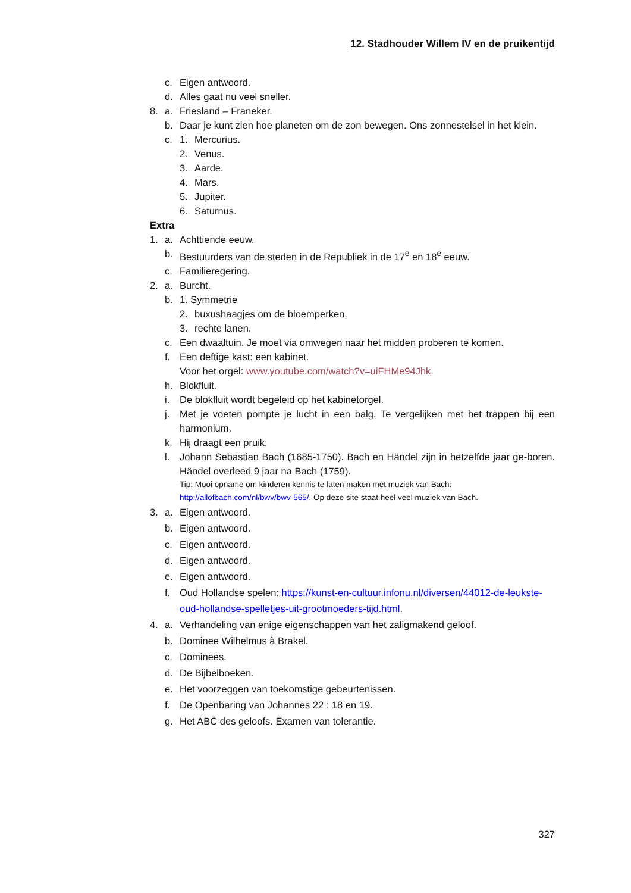12. Stadhouder Willem IV en de pruikentijd
c. Eigen antwoord.
d. Alles gaat nu veel sneller.
8. a. Friesland – Franeker.
b. Daar je kunt zien hoe planeten om de zon bewegen. Ons zonnestelsel in het klein.
c. 1. Mercurius.
2. Venus.
3. Aarde.
4. Mars.
5. Jupiter.
6. Saturnus.
Extra
1. a. Achttiende eeuw.
b. Bestuurders van de steden in de Republiek in de 17<sup>e</sup> en 18<sup>e</sup> eeuw.
c. Familieregering.
2. a. Burcht.
b. 1. Symmetrie
2. buxushaagjes om de bloemperken,
3. rechte lanen.
c. Een dwaaltuin. Je moet via omwegen naar het midden proberen te komen.
f. Een deftige kast: een kabinet.
Voor het orgel: www.youtube.com/watch?v=uiFHMe94Jhk.
h. Blokfluit.
i. De blokfluit wordt begeleid op het kabinetorgel.
j. Met je voeten pompte je lucht in een balg. Te vergelijken met het trappen bij een harmonium.
k. Hij draagt een pruik.
l. Johann Sebastian Bach (1685-1750). Bach en Händel zijn in hetzelfde jaar ge-boren. Händel overleed 9 jaar na Bach (1759).
Tip: Mooi opname om kinderen kennis te laten maken met muziek van Bach:
http://allofbach.com/nl/bwv/bwv-565/. Op deze site staat heel veel muziek van Bach.
3. a. Eigen antwoord.
b. Eigen antwoord.
c. Eigen antwoord.
d. Eigen antwoord.
e. Eigen antwoord.
f. Oud Hollandse spelen: https://kunst-en-cultuur.infonu.nl/diversen/44012-de-leukste-oud-hollandse-spelletjes-uit-grootmoeders-tijd.html.
4. a. Verhandeling van enige eigenschappen van het zaligmakend geloof.
b. Dominee Wilhelmus à Brakel.
c. Dominees.
d. De Bijbelboeken.
e. Het voorzeggen van toekomstige gebeurtenissen.
f. De Openbaring van Johannes 22 : 18 en 19.
g. Het ABC des geloofs. Examen van tolerantie.
327